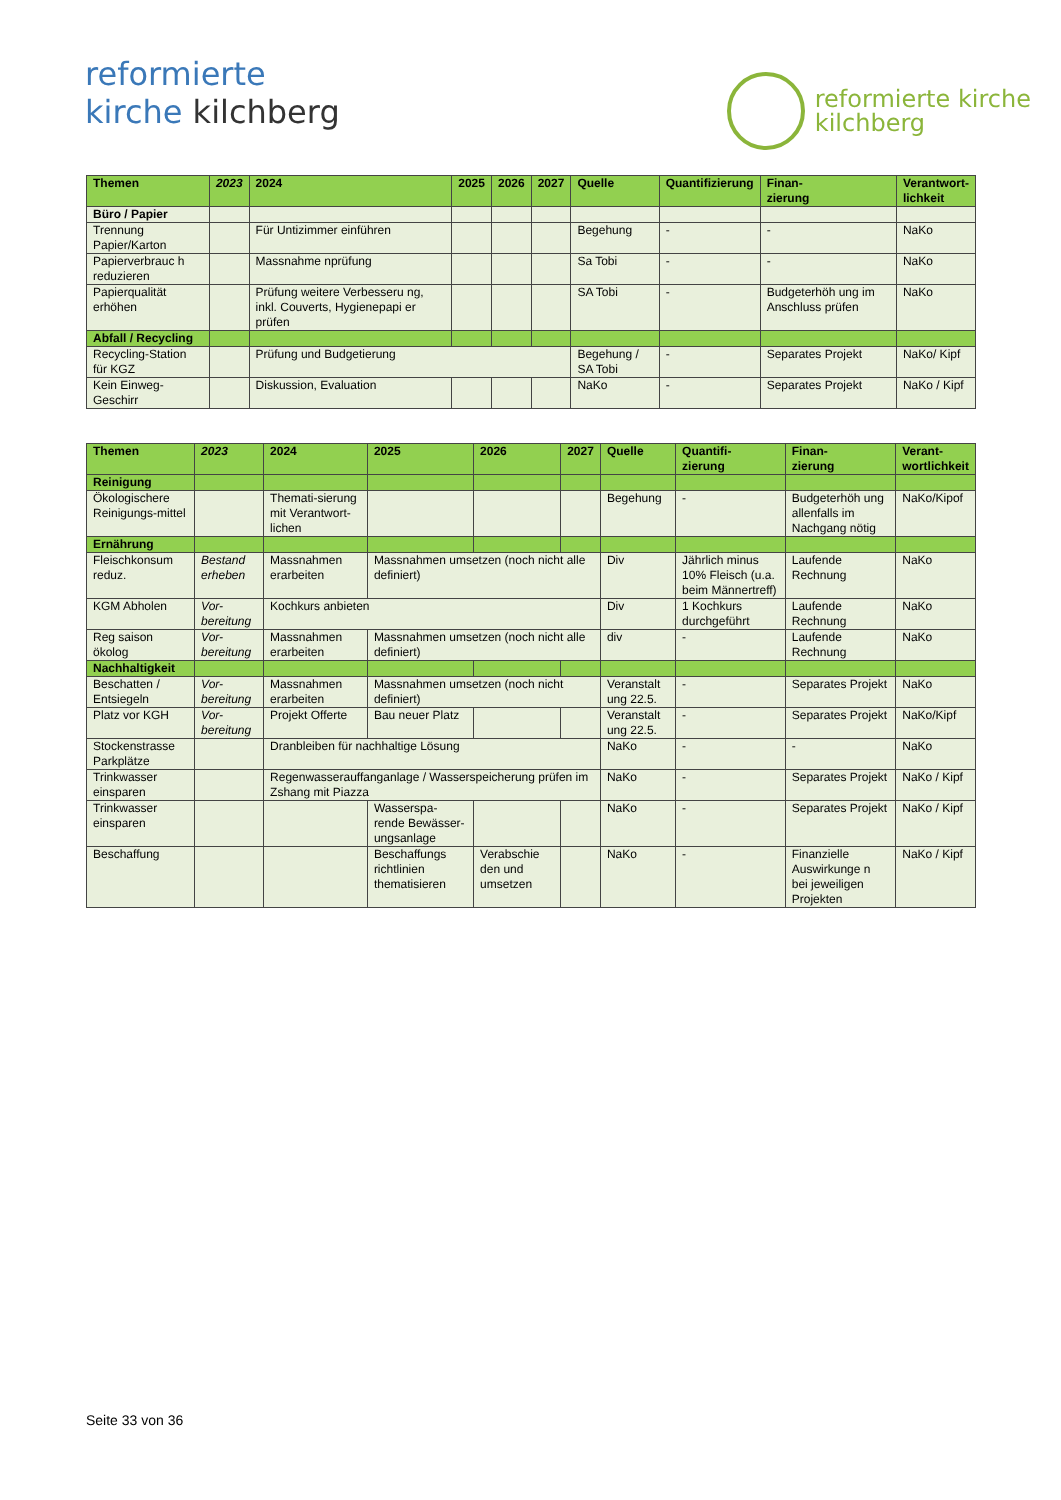reformierte
kirche kilchberg
reformierte kirche
kilchberg
| Themen | 2023 | 2024 | 2025 | 2026 | 2027 | Quelle | Quantifizierung | Finan- zierung | Verantwort- lichkeit |
| --- | --- | --- | --- | --- | --- | --- | --- | --- | --- |
| Büro / Papier | | | | | | | | | |
| Trennung Papier/Karton | | Für Untizimmer einführen | | | | Begehung | - | - | NaKo |
| Papierverbrauc h reduzieren | | Massnahme nprüfung | | | | Sa Tobi | - | - | NaKo |
| Papierqualität erhöhen | | Prüfung weitere Verbesseru ng, inkl. Couverts, Hygienepapi er prüfen | | | | SA Tobi | - | Budgeterhöh ung im Anschluss prüfen | NaKo |
| Abfall / Recycling | | | | | | | | | |
| Recycling-Station für KGZ | | Prüfung und Budgetierung | | | | Begehung / SA Tobi | - | Separates Projekt | NaKo/ Kipf |
| Kein Einweg-Geschirr | | Diskussion, Evaluation | | | | NaKo | - | Separates Projekt | NaKo / Kipf |
| Themen | 2023 | 2024 | 2025 | 2026 | 2027 | Quelle | Quantifi- zierung | Finan- zierung | Verant- wortlichkeit |
| --- | --- | --- | --- | --- | --- | --- | --- | --- | --- |
| Reinigung | | | | | | | | | |
| Ökologischere Reinigungs-mittel | | Themati-sierung mit Verantwort-lichen | | | | Begehung | - | Budgeterhöh ung allenfalls im Nachgang nötig | NaKo/Kipof |
| Ernährung | | | | | | | | | |
| Fleischkonsum reduz. | Bestand erheben | Massnahmen erarbeiten | Massnahmen umsetzen (noch nicht alle definiert) | | | Div | Jährlich minus 10% Fleisch (u.a. beim Männertreff) | Laufende Rechnung | NaKo |
| KGM Abholen | Vor-bereitung | Kochkurs anbieten | | | | Div | 1 Kochkurs durchgeführt | Laufende Rechnung | NaKo |
| Reg saison ökolog | Vor-bereitung | Massnahmen erarbeiten | Massnahmen umsetzen (noch nicht alle definiert) | | | div | - | Laufende Rechnung | NaKo |
| Nachhaltigkeit | | | | | | | | | |
| Beschatten / Entsiegeln | Vor-bereitung | Massnahmen erarbeiten | Massnahmen umsetzen (noch nicht definiert) | | | Veranstalt ung 22.5. | - | Separates Projekt | NaKo |
| Platz vor KGH | Vor-bereitung | Projekt Offerte | Bau neuer Platz | | | Veranstalt ung 22.5. | - | Separates Projekt | NaKo/Kipf |
| Stockenstrasse Parkplätze | | Dranbleiben für nachhaltige Lösung | | | | NaKo | - | - | NaKo |
| Trinkwasser einsparen | | Regenwasserauffanganlage / Wasserspeicherung prüfen im Zshang mit Piazza | | | | NaKo | - | Separates Projekt | NaKo / Kipf |
| Trinkwasser einsparen | | | Wasserspa-rende Bewässer-ungsanlage | | | NaKo | - | Separates Projekt | NaKo / Kipf |
| Beschaffung | | | Beschaffungs richtlinien thematisieren | Verabschie den und umsetzen | | NaKo | - | Finanzielle Auswirkunge n bei jeweiligen Projekten | NaKo / Kipf |
Seite 33 von 36